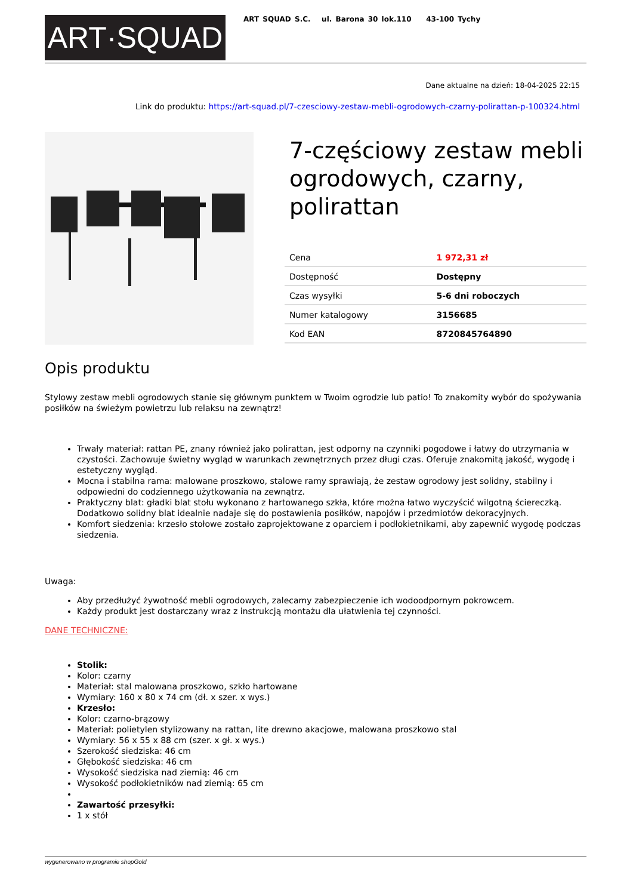ART·SQUAD
ART SQUAD S.C. ul. Barona 30 lok.110 43-100 Tychy
Dane aktualne na dzień: 18-04-2025 22:15
Link do produktu: https://art-squad.pl/7-czesciowy-zestaw-mebli-ogrodowych-czarny-polirattan-p-100324.html
7-częściowy zestaw mebli ogrodowych, czarny, polirattan
| Cena | 1 972,31 zł |
| Dostępność | Dostępny |
| Czas wysyłki | 5-6 dni roboczych |
| Numer katalogowy | 3156685 |
| Kod EAN | 8720845764890 |
Opis produktu
Stylowy zestaw mebli ogrodowych stanie się głównym punktem w Twoim ogrodzie lub patio! To znakomity wybór do spożywania posiłków na świeżym powietrzu lub relaksu na zewnątrz!
Trwały materiał: rattan PE, znany również jako polirattan, jest odporny na czynniki pogodowe i łatwy do utrzymania w czystości. Zachowuje świetny wygląd w warunkach zewnętrznych przez długi czas. Oferuje znakomitą jakość, wygodę i estetyczny wygląd.
Mocna i stabilna rama: malowane proszkowo, stalowe ramy sprawiają, że zestaw ogrodowy jest solidny, stabilny i odpowiedni do codziennego użytkowania na zewnątrz.
Praktyczny blat: gładki blat stołu wykonano z hartowanego szkła, które można łatwo wyczyścić wilgotną ściereczką. Dodatkowo solidny blat idealnie nadaje się do postawienia posiłków, napojów i przedmiotów dekoracyjnych.
Komfort siedzenia: krzesło stołowe zostało zaprojektowane z oparciem i podłokietnikami, aby zapewnić wygodę podczas siedzenia.
Uwaga:
Aby przedłużyć żywotność mebli ogrodowych, zalecamy zabezpieczenie ich wodoodpornym pokrowcem.
Każdy produkt jest dostarczany wraz z instrukcją montażu dla ułatwienia tej czynności.
DANE TECHNICZNE:
Stolik:
Kolor: czarny
Materiał: stal malowana proszkowo, szkło hartowane
Wymiary: 160 x 80 x 74 cm (dł. x szer. x wys.)
Krzesło:
Kolor: czarno-brązowy
Materiał: polietylen stylizowany na rattan, lite drewno akacjowe, malowana proszkowo stal
Wymiary: 56 x 55 x 88 cm (szer. x gł. x wys.)
Szerokość siedziska: 46 cm
Głębokość siedziska: 46 cm
Wysokość siedziska nad ziemią: 46 cm
Wysokość podłokietników nad ziemią: 65 cm
Zawartość przesyłki:
1 x stół
wygenerowano w programie shopGold